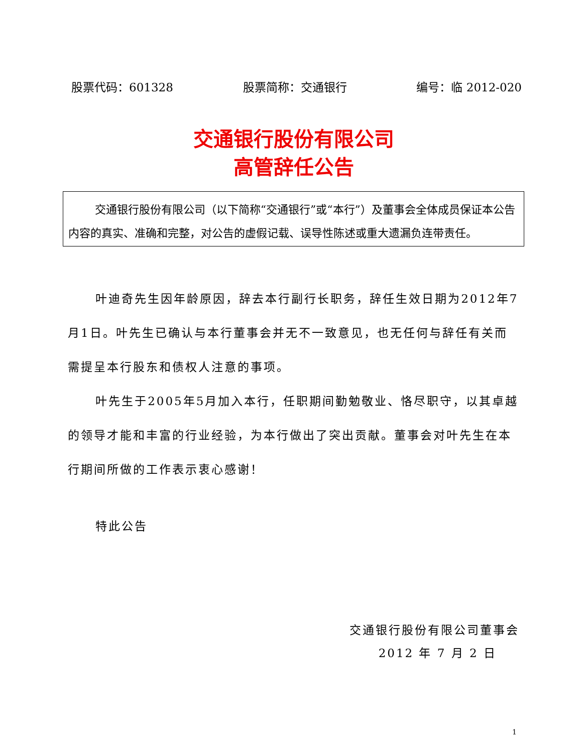股票代码：601328 股票简称：交通银行 编号：临 2012-020
交通银行股份有限公司
高管辞任公告
交通银行股份有限公司（以下简称“交通银行”或“本行”）及董事会全体成员保证本公告内容的真实、准确和完整，对公告的虚假记载、误导性陈述或重大遗漏负连带责任。
叶迪奇先生因年龄原因，辞去本行副行长职务，辞任生效日期为2012年7月1日。叶先生已确认与本行董事会并无不一致意见，也无任何与辞任有关而需提呈本行股东和债权人注意的事项。
叶先生于2005年5月加入本行，任职期间勤勉敬业、恪尽职守，以其卓越的领导才能和丰富的行业经验，为本行做出了突出贡献。董事会对叶先生在本行期间所做的工作表示衷心感谢！
特此公告
交通银行股份有限公司董事会
2012 年 7 月 2 日
1